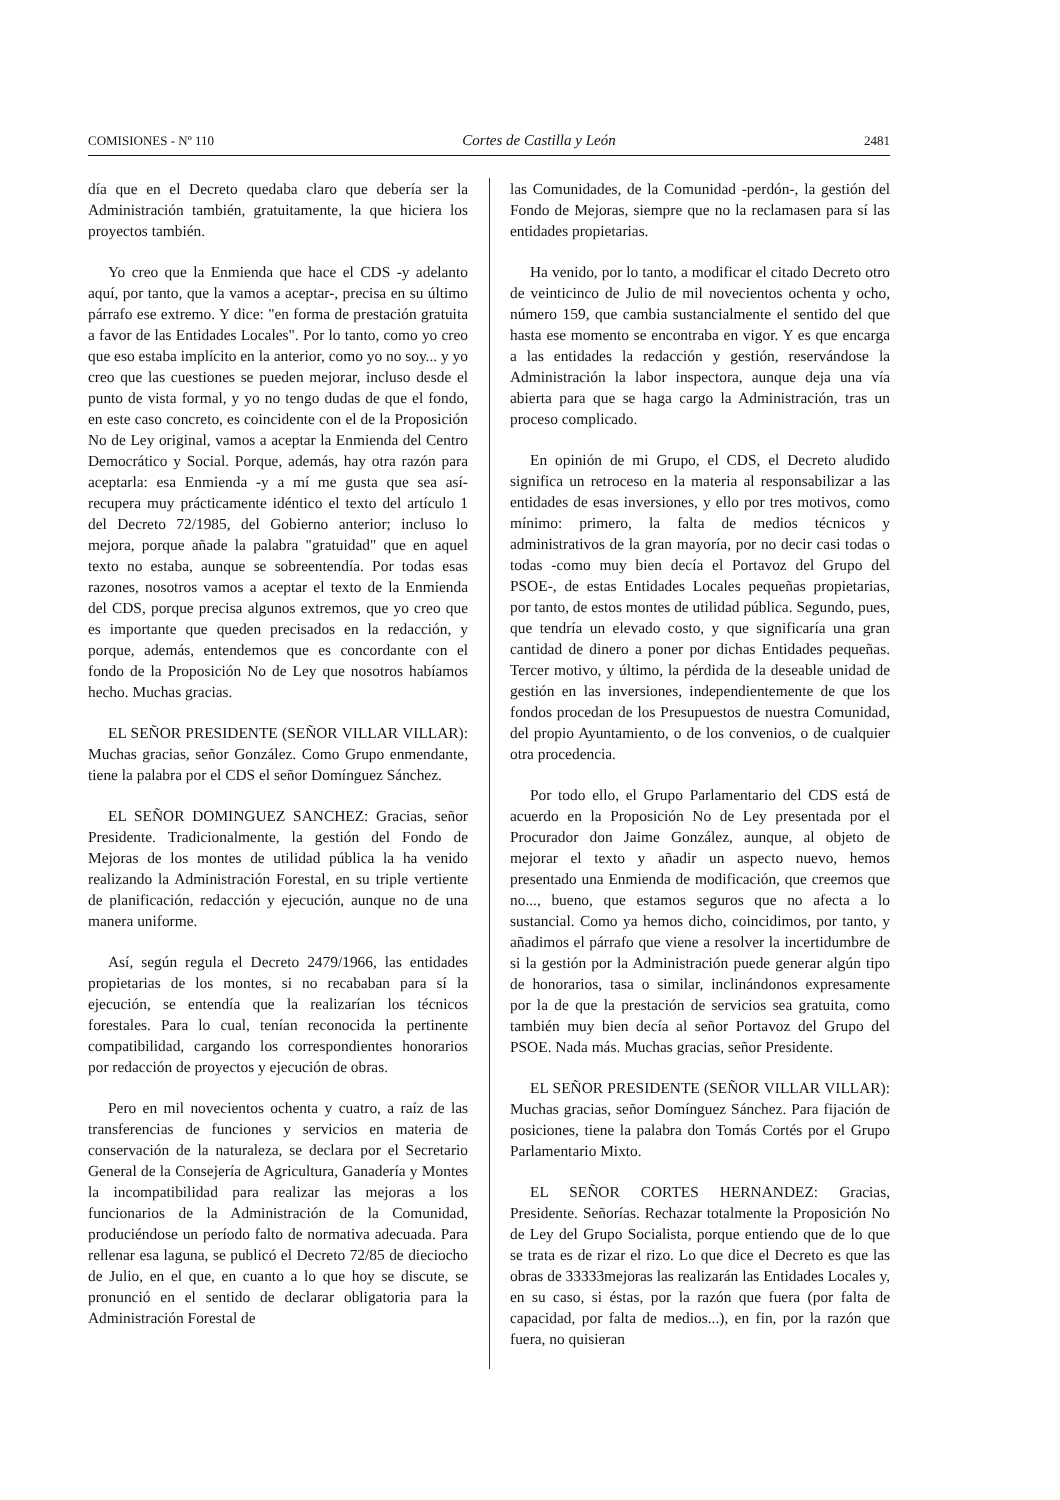COMISIONES - Nº 110 Cortes de Castilla y León 2481
día que en el Decreto quedaba claro que debería ser la Administración también, gratuitamente, la que hiciera los proyectos también.
Yo creo que la Enmienda que hace el CDS -y adelanto aquí, por tanto, que la vamos a aceptar-, precisa en su último párrafo ese extremo. Y dice: "en forma de prestación gratuita a favor de las Entidades Locales". Por lo tanto, como yo creo que eso estaba implícito en la anterior, como yo no soy... y yo creo que las cuestiones se pueden mejorar, incluso desde el punto de vista formal, y yo no tengo dudas de que el fondo, en este caso concreto, es coincidente con el de la Proposición No de Ley original, vamos a aceptar la Enmienda del Centro Democrático y Social. Porque, además, hay otra razón para aceptarla: esa Enmienda -y a mí me gusta que sea así- recupera muy prácticamente idéntico el texto del artículo 1 del Decreto 72/1985, del Gobierno anterior; incluso lo mejora, porque añade la palabra "gratuidad" que en aquel texto no estaba, aunque se sobreentendía. Por todas esas razones, nosotros vamos a aceptar el texto de la Enmienda del CDS, porque precisa algunos extremos, que yo creo que es importante que queden precisados en la redacción, y porque, además, entendemos que es concordante con el fondo de la Proposición No de Ley que nosotros habíamos hecho. Muchas gracias.
EL SEÑOR PRESIDENTE (SEÑOR VILLAR VILLAR): Muchas gracias, señor González. Como Grupo enmendante, tiene la palabra por el CDS el señor Domínguez Sánchez.
EL SEÑOR DOMINGUEZ SANCHEZ: Gracias, señor Presidente. Tradicionalmente, la gestión del Fondo de Mejoras de los montes de utilidad pública la ha venido realizando la Administración Forestal, en su triple vertiente de planificación, redacción y ejecución, aunque no de una manera uniforme.
Así, según regula el Decreto 2479/1966, las entidades propietarias de los montes, si no recababan para sí la ejecución, se entendía que la realizarían los técnicos forestales. Para lo cual, tenían reconocida la pertinente compatibilidad, cargando los correspondientes honorarios por redacción de proyectos y ejecución de obras.
Pero en mil novecientos ochenta y cuatro, a raíz de las transferencias de funciones y servicios en materia de conservación de la naturaleza, se declara por el Secretario General de la Consejería de Agricultura, Ganadería y Montes la incompatibilidad para realizar las mejoras a los funcionarios de la Administración de la Comunidad, produciéndose un período falto de normativa adecuada. Para rellenar esa laguna, se publicó el Decreto 72/85 de dieciocho de Julio, en el que, en cuanto a lo que hoy se discute, se pronunció en el sentido de declarar obligatoria para la Administración Forestal de
las Comunidades, de la Comunidad -perdón-, la gestión del Fondo de Mejoras, siempre que no la reclamasen para sí las entidades propietarias.
Ha venido, por lo tanto, a modificar el citado Decreto otro de veinticinco de Julio de mil novecientos ochenta y ocho, número 159, que cambia sustancialmente el sentido del que hasta ese momento se encontraba en vigor. Y es que encarga a las entidades la redacción y gestión, reservándose la Administración la labor inspectora, aunque deja una vía abierta para que se haga cargo la Administración, tras un proceso complicado.
En opinión de mi Grupo, el CDS, el Decreto aludido significa un retroceso en la materia al responsabilizar a las entidades de esas inversiones, y ello por tres motivos, como mínimo: primero, la falta de medios técnicos y administrativos de la gran mayoría, por no decir casi todas o todas -como muy bien decía el Portavoz del Grupo del PSOE-, de estas Entidades Locales pequeñas propietarias, por tanto, de estos montes de utilidad pública. Segundo, pues, que tendría un elevado costo, y que significaría una gran cantidad de dinero a poner por dichas Entidades pequeñas. Tercer motivo, y último, la pérdida de la deseable unidad de gestión en las inversiones, independientemente de que los fondos procedan de los Presupuestos de nuestra Comunidad, del propio Ayuntamiento, o de los convenios, o de cualquier otra procedencia.
Por todo ello, el Grupo Parlamentario del CDS está de acuerdo en la Proposición No de Ley presentada por el Procurador don Jaime González, aunque, al objeto de mejorar el texto y añadir un aspecto nuevo, hemos presentado una Enmienda de modificación, que creemos que no..., bueno, que estamos seguros que no afecta a lo sustancial. Como ya hemos dicho, coincidimos, por tanto, y añadimos el párrafo que viene a resolver la incertidumbre de si la gestión por la Administración puede generar algún tipo de honorarios, tasa o similar, inclinándonos expresamente por la de que la prestación de servicios sea gratuita, como también muy bien decía al señor Portavoz del Grupo del PSOE. Nada más. Muchas gracias, señor Presidente.
EL SEÑOR PRESIDENTE (SEÑOR VILLAR VILLAR): Muchas gracias, señor Domínguez Sánchez. Para fijación de posiciones, tiene la palabra don Tomás Cortés por el Grupo Parlamentario Mixto.
EL SEÑOR CORTES HERNANDEZ: Gracias, Presidente. Señorías. Rechazar totalmente la Proposición No de Ley del Grupo Socialista, porque entiendo que de lo que se trata es de rizar el rizo. Lo que dice el Decreto es que las obras de 33333mejoras las realizarán las Entidades Locales y, en su caso, si éstas, por la razón que fuera (por falta de capacidad, por falta de medios...), en fin, por la razón que fuera, no quisieran